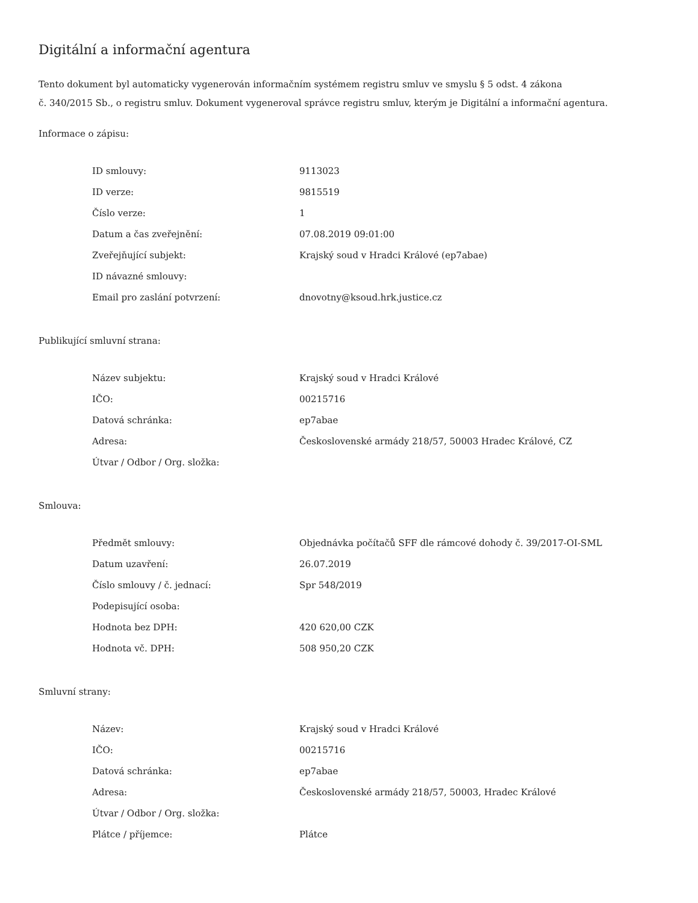Digitální a informační agentura
Tento dokument byl automaticky vygenerován informačním systémem registru smluv ve smyslu § 5 odst. 4 zákona
č. 340/2015 Sb., o registru smluv. Dokument vygeneroval správce registru smluv, kterým je Digitální a informační agentura.
Informace o zápisu:
| ID smlouvy: | 9113023 |
| ID verze: | 9815519 |
| Číslo verze: | 1 |
| Datum a čas zveřejnění: | 07.08.2019 09:01:00 |
| Zveřejňující subjekt: | Krajský soud v Hradci Králové (ep7abae) |
| ID návazné smlouvy: | |
| Email pro zaslání potvrzení: | dnovotny@ksoud.hrk.justice.cz |
Publikující smluvní strana:
| Název subjektu: | Krajský soud v Hradci Králové |
| IČO: | 00215716 |
| Datová schránka: | ep7abae |
| Adresa: | Československé armády 218/57, 50003 Hradec Králové, CZ |
| Útvar / Odbor / Org. složka: | |
Smlouva:
| Předmět smlouvy: | Objednávka počítačů SFF dle rámcové dohody č. 39/2017-OI-SML |
| Datum uzavření: | 26.07.2019 |
| Číslo smlouvy / č. jednací: | Spr 548/2019 |
| Podepisující osoba: | |
| Hodnota bez DPH: | 420 620,00 CZK |
| Hodnota vč. DPH: | 508 950,20 CZK |
Smluvní strany:
| Název: | Krajský soud v Hradci Králové |
| IČO: | 00215716 |
| Datová schránka: | ep7abae |
| Adresa: | Československé armády 218/57, 50003, Hradec Králové |
| Útvar / Odbor / Org. složka: | |
| Plátce / příjemce: | Plátce |